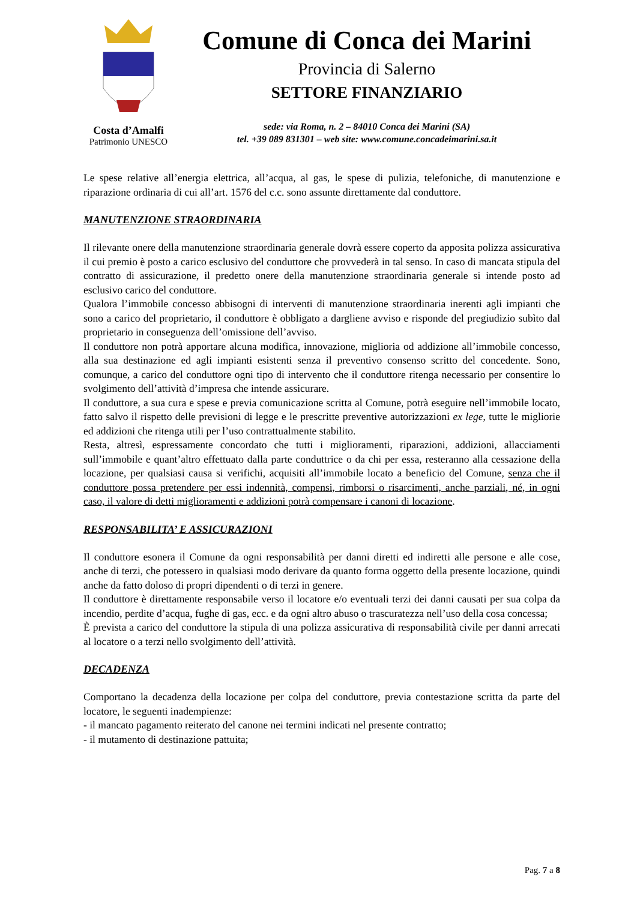Costa d’Amalfi
Patrimonio UNESCO
Comune di Conca dei Marini
Provincia di Salerno
SETTORE FINANZIARIO
sede: via Roma, n. 2 – 84010 Conca dei Marini (SA)
tel. +39 089 831301 – web site: www.comune.concadeimarini.sa.it
Le spese relative all’energia elettrica, all’acqua, al gas, le spese di pulizia, telefoniche, di manutenzione e riparazione ordinaria di cui all’art. 1576 del c.c. sono assunte direttamente dal conduttore.
MANUTENZIONE STRAORDINARIA
Il rilevante onere della manutenzione straordinaria generale dovrà essere coperto da apposita polizza assicurativa il cui premio è posto a carico esclusivo del conduttore che provvederà in tal senso. In caso di mancata stipula del contratto di assicurazione, il predetto onere della manutenzione straordinaria generale si intende posto ad esclusivo carico del conduttore.
Qualora l’immobile concesso abbisogni di interventi di manutenzione straordinaria inerenti agli impianti che sono a carico del proprietario, il conduttore è obbligato a dargliene avviso e risponde del pregiudizio subìto dal proprietario in conseguenza dell’omissione dell’avviso.
Il conduttore non potrà apportare alcuna modifica, innovazione, miglioria od addizione all’immobile concesso, alla sua destinazione ed agli impianti esistenti senza il preventivo consenso scritto del concedente. Sono, comunque, a carico del conduttore ogni tipo di intervento che il conduttore ritenga necessario per consentire lo svolgimento dell’attività d’impresa che intende assicurare.
Il conduttore, a sua cura e spese e previa comunicazione scritta al Comune, potrà eseguire nell’immobile locato, fatto salvo il rispetto delle previsioni di legge e le prescritte preventive autorizzazioni ex lege, tutte le migliorie ed addizioni che ritenga utili per l’uso contrattualmente stabilito.
Resta, altresì, espressamente concordato che tutti i miglioramenti, riparazioni, addizioni, allacciamenti sull’immobile e quant’altro effettuato dalla parte conduttrice o da chi per essa, resteranno alla cessazione della locazione, per qualsiasi causa si verifichi, acquisiti all’immobile locato a beneficio del Comune, senza che il conduttore possa pretendere per essi indennità, compensi, rimborsi o risarcimenti, anche parziali, né, in ogni caso, il valore di detti miglioramenti e addizioni potrà compensare i canoni di locazione.
RESPONSABILITA’ E ASSICURAZIONI
Il conduttore esonera il Comune da ogni responsabilità per danni diretti ed indiretti alle persone e alle cose, anche di terzi, che potessero in qualsiasi modo derivare da quanto forma oggetto della presente locazione, quindi anche da fatto doloso di propri dipendenti o di terzi in genere.
Il conduttore è direttamente responsabile verso il locatore e/o eventuali terzi dei danni causati per sua colpa da incendio, perdite d’acqua, fughe di gas, ecc. e da ogni altro abuso o trascuratezza nell’uso della cosa concessa;
È prevista a carico del conduttore la stipula di una polizza assicurativa di responsabilità civile per danni arrecati al locatore o a terzi nello svolgimento dell’attività.
DECADENZA
Comportano la decadenza della locazione per colpa del conduttore, previa contestazione scritta da parte del locatore, le seguenti inadempienze:
- il mancato pagamento reiterato del canone nei termini indicati nel presente contratto;
- il mutamento di destinazione pattuita;
Pag. 7 a 8